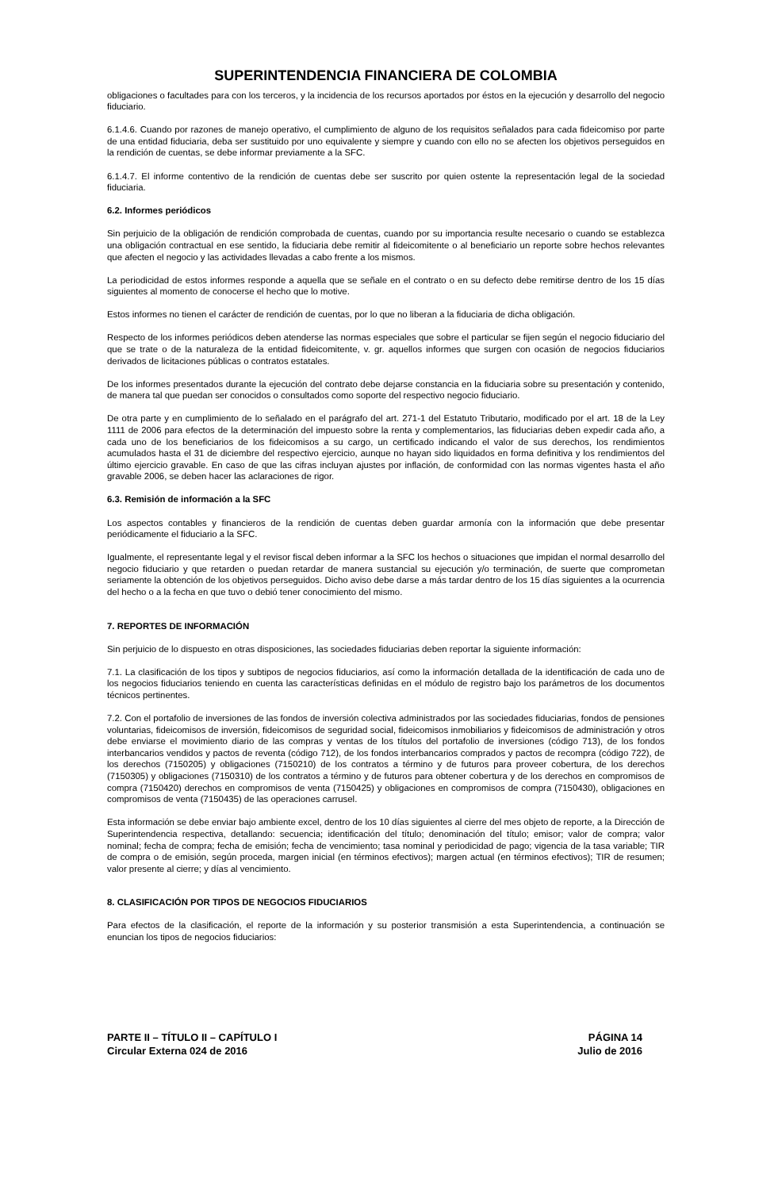SUPERINTENDENCIA FINANCIERA DE COLOMBIA
obligaciones o facultades para con los terceros, y la incidencia de los recursos aportados por éstos en la ejecución y desarrollo del negocio fiduciario.
6.1.4.6. Cuando por razones de manejo operativo, el cumplimiento de alguno de los requisitos señalados para cada fideicomiso por parte de una entidad fiduciaria, deba ser sustituido por uno equivalente y siempre y cuando con ello no se afecten los objetivos perseguidos en la rendición de cuentas, se debe informar previamente a la SFC.
6.1.4.7. El informe contentivo de la rendición de cuentas debe ser suscrito por quien ostente la representación legal de la sociedad fiduciaria.
6.2. Informes periódicos
Sin perjuicio de la obligación de rendición comprobada de cuentas, cuando por su importancia resulte necesario o cuando se establezca una obligación contractual en ese sentido, la fiduciaria debe remitir al fideicomitente o al beneficiario un reporte sobre hechos relevantes que afecten el negocio y las actividades llevadas a cabo frente a los mismos.
La periodicidad de estos informes responde a aquella que se señale en el contrato o en su defecto debe remitirse dentro de los 15 días siguientes al momento de conocerse el hecho que lo motive.
Estos informes no tienen el carácter de rendición de cuentas, por lo que no liberan a la fiduciaria de dicha obligación.
Respecto de los informes periódicos deben atenderse las normas especiales que sobre el particular se fijen según el negocio fiduciario del que se trate o de la naturaleza de la entidad fideicomitente, v. gr. aquellos informes que surgen con ocasión de negocios fiduciarios derivados de licitaciones públicas o contratos estatales.
De los informes presentados durante la ejecución del contrato debe dejarse constancia en la fiduciaria sobre su presentación y contenido, de manera tal que puedan ser conocidos o consultados como soporte del respectivo negocio fiduciario.
De otra parte y en cumplimiento de lo señalado en el parágrafo del art. 271-1 del Estatuto Tributario, modificado por el art. 18 de la Ley 1111 de 2006 para efectos de la determinación del impuesto sobre la renta y complementarios, las fiduciarias deben expedir cada año, a cada uno de los beneficiarios de los fideicomisos a su cargo, un certificado indicando el valor de sus derechos, los rendimientos acumulados hasta el 31 de diciembre del respectivo ejercicio, aunque no hayan sido liquidados en forma definitiva y los rendimientos del último ejercicio gravable. En caso de que las cifras incluyan ajustes por inflación, de conformidad con las normas vigentes hasta el año gravable 2006, se deben hacer las aclaraciones de rigor.
6.3. Remisión de información a la SFC
Los aspectos contables y financieros de la rendición de cuentas deben guardar armonía con la información que debe presentar periódicamente el fiduciario a la SFC.
Igualmente, el representante legal y el revisor fiscal deben informar a la SFC los hechos o situaciones que impidan el normal desarrollo del negocio fiduciario y que retarden o puedan retardar de manera sustancial su ejecución y/o terminación, de suerte que comprometan seriamente la obtención de los objetivos perseguidos. Dicho aviso debe darse a más tardar dentro de los 15 días siguientes a la ocurrencia del hecho o a la fecha en que tuvo o debió tener conocimiento del mismo.
7. REPORTES DE INFORMACIÓN
Sin perjuicio de lo dispuesto en otras disposiciones, las sociedades fiduciarias deben reportar la siguiente información:
7.1. La clasificación de los tipos y subtipos de negocios fiduciarios, así como la información detallada de la identificación de cada uno de los negocios fiduciarios teniendo en cuenta las características definidas en el módulo de registro bajo los parámetros de los documentos técnicos pertinentes.
7.2. Con el portafolio de inversiones de las fondos de inversión colectiva administrados por las sociedades fiduciarias, fondos de pensiones voluntarias, fideicomisos de inversión, fideicomisos de seguridad social, fideicomisos inmobiliarios y fideicomisos de administración y otros debe enviarse el movimiento diario de las compras y ventas de los títulos del portafolio de inversiones (código 713), de los fondos interbancarios vendidos y pactos de reventa (código 712), de los fondos interbancarios comprados y pactos de recompra (código 722), de los derechos (7150205) y obligaciones (7150210) de los contratos a término y de futuros para proveer cobertura, de los derechos (7150305) y obligaciones (7150310) de los contratos a término y de futuros para obtener cobertura y de los derechos en compromisos de compra (7150420) derechos en compromisos de venta (7150425) y obligaciones en compromisos de compra (7150430), obligaciones en compromisos de venta (7150435) de las operaciones carrusel.
Esta información se debe enviar bajo ambiente excel, dentro de los 10 días siguientes al cierre del mes objeto de reporte, a la Dirección de Superintendencia respectiva, detallando: secuencia; identificación del título; denominación del título; emisor; valor de compra; valor nominal; fecha de compra; fecha de emisión; fecha de vencimiento; tasa nominal y periodicidad de pago; vigencia de la tasa variable; TIR de compra o de emisión, según proceda, margen inicial (en términos efectivos); margen actual (en términos efectivos); TIR de resumen; valor presente al cierre; y días al vencimiento.
8. CLASIFICACIÓN POR TIPOS DE NEGOCIOS FIDUCIARIOS
Para efectos de la clasificación, el reporte de la información y su posterior transmisión a esta Superintendencia, a continuación se enuncian los tipos de negocios fiduciarios:
PARTE II – TÍTULO II – CAPÍTULO I
Circular Externa 024 de 2016
PÁGINA 14
Julio de 2016